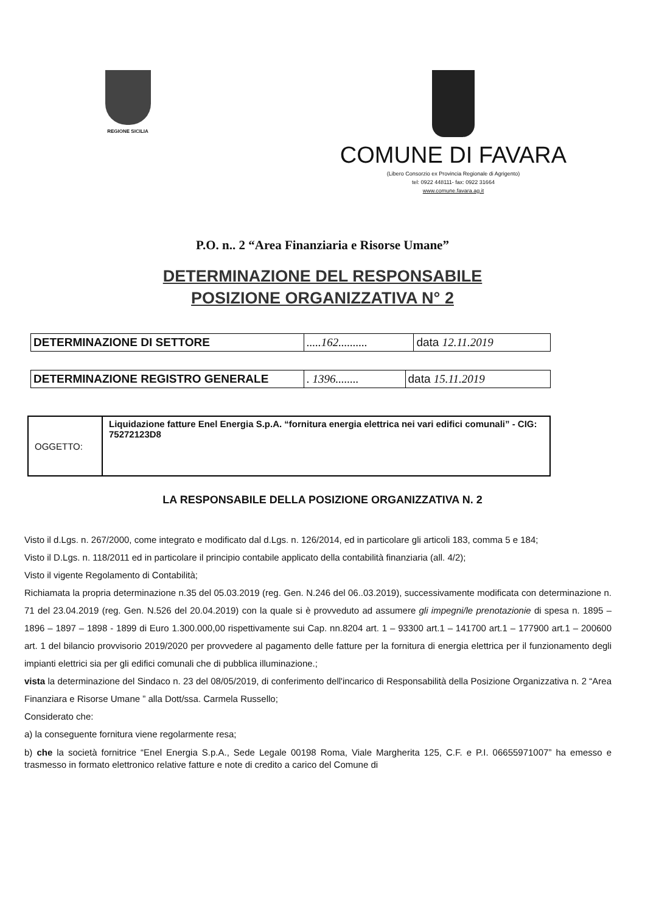REGIONE SICILIA
COMUNE DI FAVARA
(Libero Consorzio ex Provincia Regionale di Agrigento)
tel: 0922 448111- fax: 0922 31664
www.comune.favara.ag.it
P.O. n.. 2 “Area Finanziaria e Risorse Umane”
DETERMINAZIONE DEL RESPONSABILE
POSIZIONE ORGANIZZATIVA N° 2
| DETERMINAZIONE DI SETTORE | .....162.......... | data 12.11.2019 |
| DETERMINAZIONE REGISTRO GENERALE | . 1396........ | data 15.11.2019 |
| OGGETTO: | Liquidazione fatture Enel Energia S.p.A. “fornitura energia elettrica nei vari edifici comunali” - CIG: 75272123D8 |
LA RESPONSABILE DELLA POSIZIONE ORGANIZZATIVA N. 2
Visto il d.Lgs. n. 267/2000, come integrato e modificato dal d.Lgs. n. 126/2014, ed in particolare gli articoli 183, comma 5 e 184;
Visto il D.Lgs. n. 118/2011 ed in particolare il principio contabile applicato della contabilità finanziaria (all. 4/2);
Visto il vigente Regolamento di Contabilità;
Richiamata la propria determinazione n.35 del 05.03.2019 (reg. Gen. N.246 del 06..03.2019), successivamente modificata con determinazione n. 71 del 23.04.2019 (reg. Gen. N.526 del 20.04.2019) con la quale si è provveduto ad assumere gli impegni/le prenotazionie di spesa n. 1895 – 1896 – 1897 – 1898 - 1899 di Euro 1.300.000,00 rispettivamente sui Cap. nn.8204 art. 1 – 93300 art.1 – 141700 art.1 – 177900 art.1 – 200600 art. 1 del bilancio provvisorio 2019/2020 per provvedere al pagamento delle fatture per la fornitura di energia elettrica per il funzionamento degli impianti elettrici sia per gli edifici comunali che di pubblica illuminazione.;
vista la determinazione del Sindaco n. 23 del 08/05/2019, di conferimento dell'incarico di Responsabilità della Posizione Organizzativa n. 2 “Area Finanziara e Risorse Umane ” alla Dott/ssa. Carmela Russello;
Considerato che:
a) la conseguente fornitura viene regolarmente resa;
b) che la società fornitrice “Enel Energia S.p.A., Sede Legale 00198 Roma, Viale Margherita 125, C.F. e P.I. 06655971007” ha emesso e trasmesso in formato elettronico relative fatture e note di credito a carico del Comune di